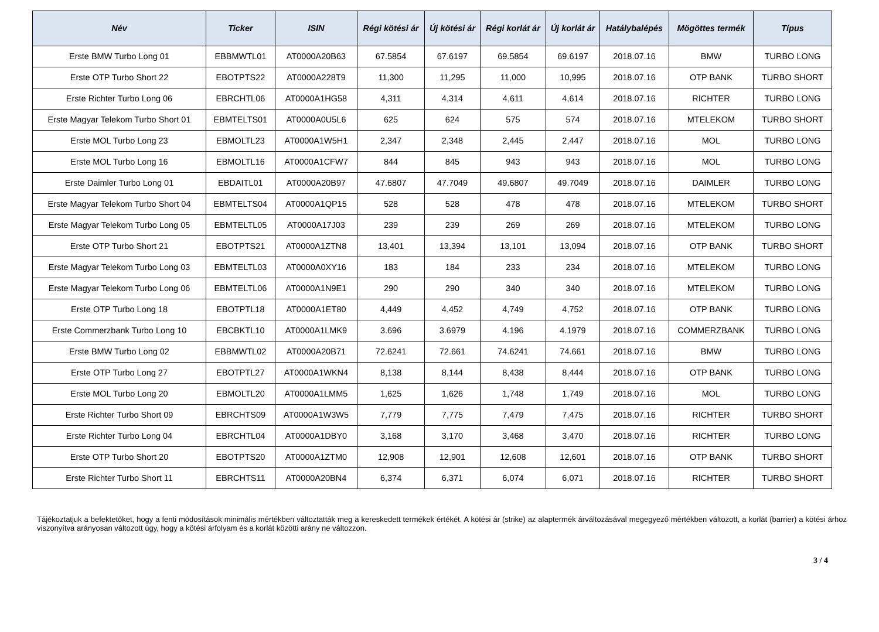| Név | Ticker | ISIN | Régi kötési ár | Új kötési ár | Régi korlát ár | Új korlát ár | Hatálybalépés | Mögöttes termék | Típus |
| --- | --- | --- | --- | --- | --- | --- | --- | --- | --- |
| Erste BMW Turbo Long 01 | EBBMWTL01 | AT0000A20B63 | 67.5854 | 67.6197 | 69.5854 | 69.6197 | 2018.07.16 | BMW | TURBO LONG |
| Erste OTP Turbo Short 22 | EBOTPTS22 | AT0000A228T9 | 11,300 | 11,295 | 11,000 | 10,995 | 2018.07.16 | OTP BANK | TURBO SHORT |
| Erste Richter Turbo Long 06 | EBRCHTL06 | AT0000A1HG58 | 4,311 | 4,314 | 4,611 | 4,614 | 2018.07.16 | RICHTER | TURBO LONG |
| Erste Magyar Telekom Turbo Short 01 | EBMTELTS01 | AT0000A0U5L6 | 625 | 624 | 575 | 574 | 2018.07.16 | MTELEKOM | TURBO SHORT |
| Erste MOL Turbo Long 23 | EBMOLTL23 | AT0000A1W5H1 | 2,347 | 2,348 | 2,445 | 2,447 | 2018.07.16 | MOL | TURBO LONG |
| Erste MOL Turbo Long 16 | EBMOLTL16 | AT0000A1CFW7 | 844 | 845 | 943 | 943 | 2018.07.16 | MOL | TURBO LONG |
| Erste Daimler Turbo Long 01 | EBDAITL01 | AT0000A20B97 | 47.6807 | 47.7049 | 49.6807 | 49.7049 | 2018.07.16 | DAIMLER | TURBO LONG |
| Erste Magyar Telekom Turbo Short 04 | EBMTELTS04 | AT0000A1QP15 | 528 | 528 | 478 | 478 | 2018.07.16 | MTELEKOM | TURBO SHORT |
| Erste Magyar Telekom Turbo Long 05 | EBMTELTL05 | AT0000A17J03 | 239 | 239 | 269 | 269 | 2018.07.16 | MTELEKOM | TURBO LONG |
| Erste OTP Turbo Short 21 | EBOTPTS21 | AT0000A1ZTN8 | 13,401 | 13,394 | 13,101 | 13,094 | 2018.07.16 | OTP BANK | TURBO SHORT |
| Erste Magyar Telekom Turbo Long 03 | EBMTELTL03 | AT0000A0XY16 | 183 | 184 | 233 | 234 | 2018.07.16 | MTELEKOM | TURBO LONG |
| Erste Magyar Telekom Turbo Long 06 | EBMTELTL06 | AT0000A1N9E1 | 290 | 290 | 340 | 340 | 2018.07.16 | MTELEKOM | TURBO LONG |
| Erste OTP Turbo Long 18 | EBOTPTL18 | AT0000A1ET80 | 4,449 | 4,452 | 4,749 | 4,752 | 2018.07.16 | OTP BANK | TURBO LONG |
| Erste Commerzbank Turbo Long 10 | EBCBKTL10 | AT0000A1LMK9 | 3.696 | 3.6979 | 4.196 | 4.1979 | 2018.07.16 | COMMERZBANK | TURBO LONG |
| Erste BMW Turbo Long 02 | EBBMWTL02 | AT0000A20B71 | 72.6241 | 72.661 | 74.6241 | 74.661 | 2018.07.16 | BMW | TURBO LONG |
| Erste OTP Turbo Long 27 | EBOTPTL27 | AT0000A1WKN4 | 8,138 | 8,144 | 8,438 | 8,444 | 2018.07.16 | OTP BANK | TURBO LONG |
| Erste MOL Turbo Long 20 | EBMOLTL20 | AT0000A1LMM5 | 1,625 | 1,626 | 1,748 | 1,749 | 2018.07.16 | MOL | TURBO LONG |
| Erste Richter Turbo Short 09 | EBRCHTS09 | AT0000A1W3W5 | 7,779 | 7,775 | 7,479 | 7,475 | 2018.07.16 | RICHTER | TURBO SHORT |
| Erste Richter Turbo Long 04 | EBRCHTL04 | AT0000A1DBY0 | 3,168 | 3,170 | 3,468 | 3,470 | 2018.07.16 | RICHTER | TURBO LONG |
| Erste OTP Turbo Short 20 | EBOTPTS20 | AT0000A1ZTM0 | 12,908 | 12,901 | 12,608 | 12,601 | 2018.07.16 | OTP BANK | TURBO SHORT |
| Erste Richter Turbo Short 11 | EBRCHTS11 | AT0000A20BN4 | 6,374 | 6,371 | 6,074 | 6,071 | 2018.07.16 | RICHTER | TURBO SHORT |
Tájékoztatjuk a befektetőket, hogy a fenti módosítások minimális mértékben változtatták meg a kereskedett termékek értékét. A kötési ár (strike) az alaptermék árváltozásával megegyező mértékben változott, a korlát (barrier) a kötési árhoz viszonyítva arányosan változott úgy, hogy a kötési árfolyam és a korlát közötti arány ne változzon.
3 / 4